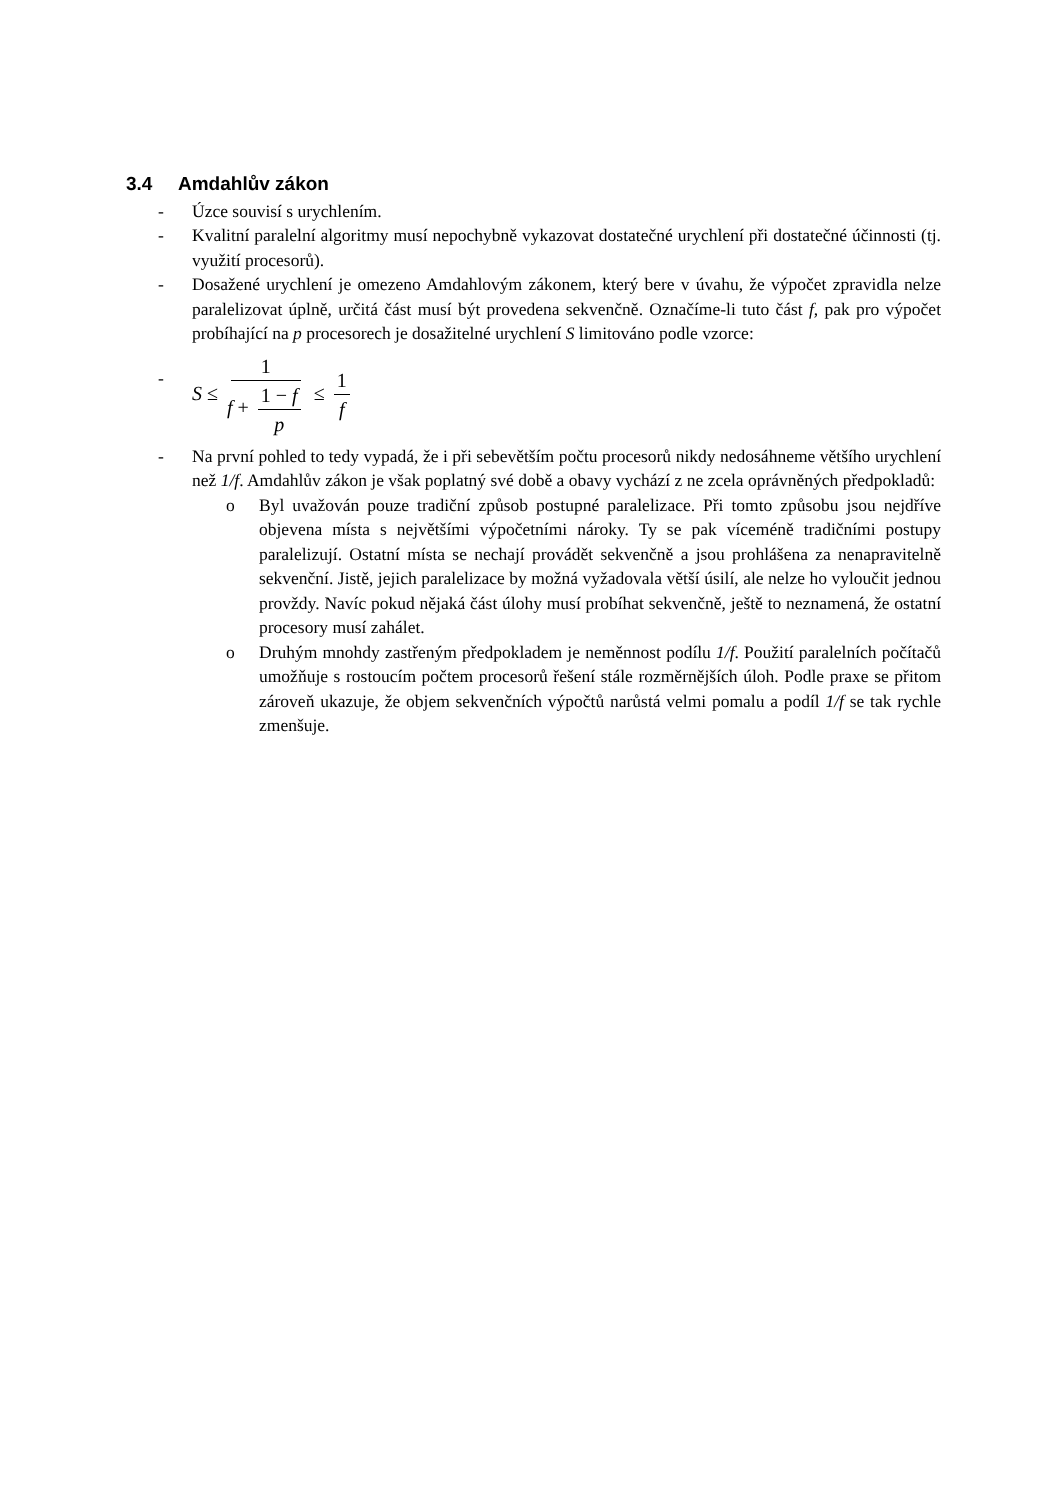3.4 Amdahlův zákon
- Úzce souvisí s urychlením.
- Kvalitní paralelní algoritmy musí nepochybně vykazovat dostatečné urychlení při dostatečné účinnosti (tj. využití procesorů).
- Dosažené urychlení je omezeno Amdahlovým zákonem, který bere v úvahu, že výpočet zpravidla nelze paralelizovat úplně, určitá část musí být provedena sekvenčně. Označíme-li tuto část f, pak pro výpočet probíhající na p procesorech je dosažitelné urychlení S limitováno podle vzorce:
-
S ≤ 1 f + 1 − f p ≤ 1 f
- Na první pohled to tedy vypadá, že i při sebevětším počtu procesorů nikdy nedosáhneme většího urychlení než 1/f. Amdahlův zákon je však poplatný své době a obavy vychází z ne zcela oprávněných předpokladů:
o Byl uvažován pouze tradiční způsob postupné paralelizace. Při tomto způsobu jsou nejdříve objevena místa s největšími výpočetními nároky. Ty se pak víceméně tradičními postupy paralelizují. Ostatní místa se nechají provádět sekvenčně a jsou prohlášena za nenapravitelně sekvenční. Jistě, jejich paralelizace by možná vyžadovala větší úsilí, ale nelze ho vyloučit jednou provždy. Navíc pokud nějaká část úlohy musí probíhat sekvenčně, ještě to neznamená, že ostatní procesory musí zahálet.
o Druhým mnohdy zastřeným předpokladem je neměnnost podílu 1/f. Použití paralelních počítačů umožňuje s rostoucím počtem procesorů řešení stále rozměrnějších úloh. Podle praxe se přitom zároveň ukazuje, že objem sekvenčních výpočtů narůstá velmi pomalu a podíl 1/f se tak rychle zmenšuje.